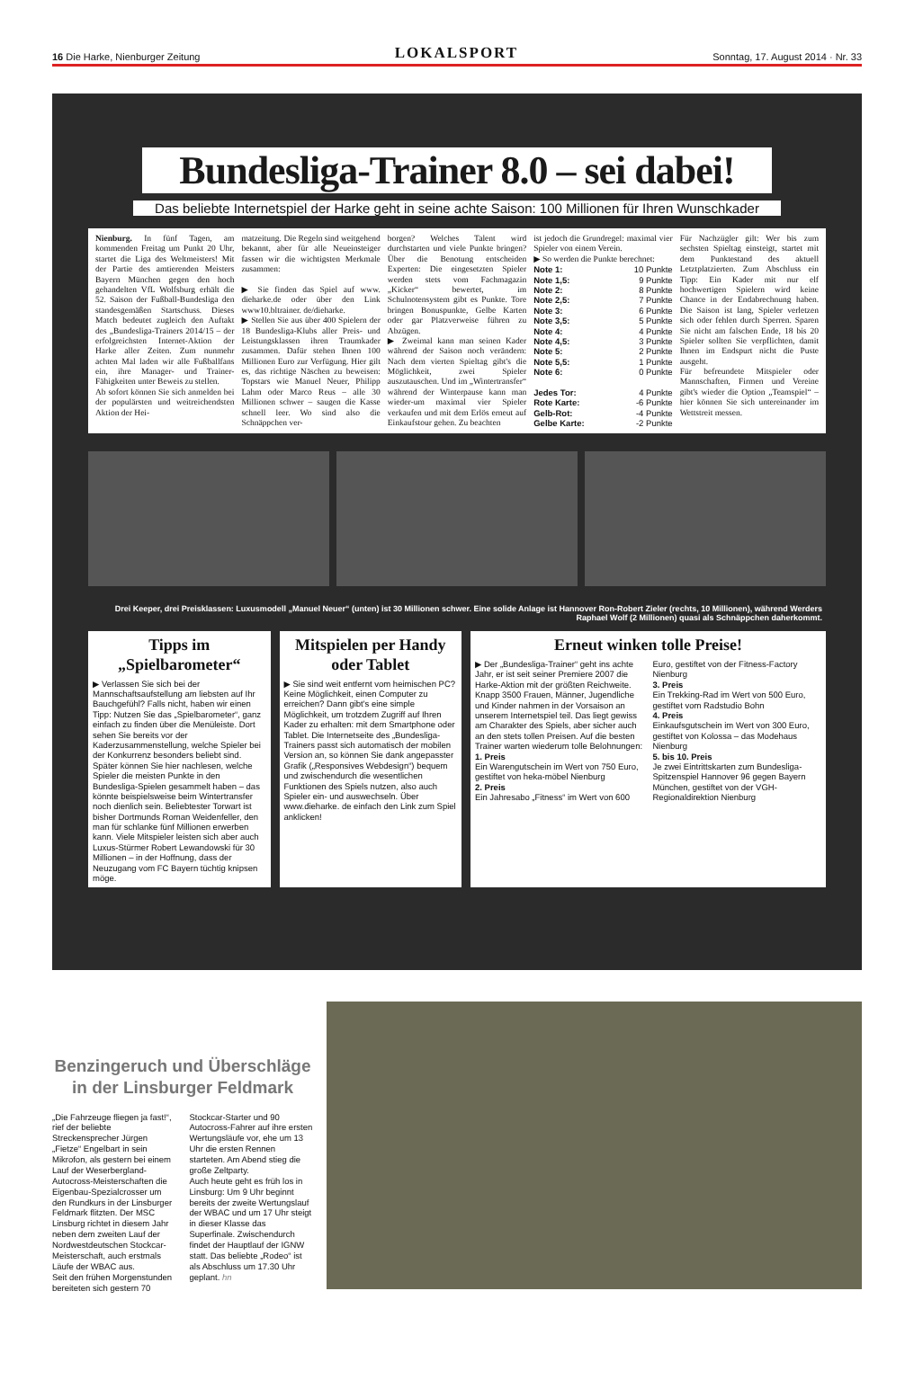16 Die Harke, Nienburger Zeitung LOKALSPORT Sonntag, 17. August 2014 · Nr. 33
Bundesliga-Trainer 8.0 – sei dabei!
Das beliebte Internetspiel der Harke geht in seine achte Saison: 100 Millionen für Ihren Wunschkader
Nienburg. In fünf Tagen, am kommenden Freitag um Punkt 20 Uhr, startet die Liga des Weltmeisters! Mit der Partie des amtierenden Meisters Bayern München gegen den hoch gehandelten VfL Wolfsburg erhält die 52. Saison der Fußball-Bundesliga den standesgemäßen Startschuss. Dieses Match bedeutet zugleich den Auftakt des „Bundesliga-Trainers 2014/15 – der erfolgreichsten Internet-Aktion der Harke aller Zeiten. Zum nunmehr achten Mal laden wir alle Fußballfans ein, ihre Manager- und Trainer-Fähigkeiten unter Beweis zu stellen.
Ab sofort können Sie sich anmelden bei der populärsten und weitreichendsten Aktion der Hei-
matzeitung. Die Regeln sind weitgehend bekannt, aber für alle Neueinsteiger fassen wir die wichtigsten Merkmale zusammen:
▶ Sie finden das Spiel auf www. dieharke.de oder über den Link www10.bltrainer. de/dieharke.
▶ Stellen Sie aus über 400 Spielern der 18 Bundesliga-Klubs aller Preis- und Leistungsklassen ihren Traumkader zusammen. Dafür stehen Ihnen 100 Millionen Euro zur Verfügung. Hier gilt es, das richtige Näschen zu beweisen: Topstars wie Manuel Neuer, Philipp Lahm oder Marco Reus – alle 30 Millionen schwer – saugen die Kasse schnell leer. Wo sind also die Schnäppchen ver-
borgen? Welches Talent wird durchstarten und viele Punkte bringen? Über die Benotung entscheiden Experten: Die eingesetzten Spieler werden stets vom Fachmagazin „Kicker“ bewertet, im Schulnotensystem gibt es Punkte. Tore bringen Bonuspunkte, Gelbe Karten oder gar Platzverweise führen zu Abzügen.
▶ Zweimal kann man seinen Kader während der Saison noch verändern: Nach dem vierten Spieltag gibt's die Möglichkeit, zwei Spieler auszutauschen. Und im „Wintertransfer“ während der Winterpause kann man wieder-um maximal vier Spieler verkaufen und mit dem Erlös erneut auf Einkaufstour gehen. Zu beachten
ist jedoch die Grundregel: maximal vier Spieler von einem Verein.
▶ So werden die Punkte berechnet:
Note 1: 10 Punkte
Note 1,5: 9 Punkte
Note 2: 8 Punkte
Note 2,5: 7 Punkte
Note 3: 6 Punkte
Note 3,5: 5 Punkte
Note 4: 4 Punkte
Note 4,5: 3 Punkte
Note 5: 2 Punkte
Note 5,5: 1 Punkte
Note 6: 0 Punkte
Jedes Tor: 4 Punkte
Rote Karte: -6 Punkte
Gelb-Rot: -4 Punkte
Gelbe Karte: -2 Punkte
Für Nachzügler gilt: Wer bis zum sechsten Spieltag einsteigt, startet mit dem Punktestand des aktuell Letztplatzierten. Zum Abschluss ein Tipp: Ein Kader mit nur elf hochwertigen Spielern wird keine Chance in der Endabrechnung haben. Die Saison ist lang, Spieler verletzen sich oder fehlen durch Sperren. Sparen Sie nicht am falschen Ende, 18 bis 20 Spieler sollten Sie verpflichten, damit Ihnen im Endspurt nicht die Puste ausgeht.
Für befreundete Mitspieler oder Mannschaften, Firmen und Vereine gibt's wieder die Option „Teamspiel“ – hier können Sie sich untereinander im Wettstreit messen.
Drei Keeper, drei Preisklassen: Luxusmodell „Manuel Neuer“ (unten) ist 30 Millionen schwer. Eine solide Anlage ist Hannover Ron-Robert Zieler (rechts, 10 Millionen), während Werders Raphael Wolf (2 Millionen) quasi als Schnäppchen daherkommt.
Tipps im „Spielbarometer“
▶ Verlassen Sie sich bei der Mannschaftsaufstellung am liebsten auf Ihr Bauchgefühl? Falls nicht, haben wir einen Tipp: Nutzen Sie das „Spielbarometer“, ganz einfach zu finden über die Menüleiste. Dort sehen Sie bereits vor der Kaderzusammenstellung, welche Spieler bei der Konkurrenz besonders beliebt sind. Später können Sie hier nachlesen, welche Spieler die meisten Punkte in den Bundesliga-Spielen gesammelt haben – das könnte beispielsweise beim Wintertransfer noch dienlich sein. Beliebtester Torwart ist bisher Dortmunds Roman Weidenfeller, den man für schlanke fünf Millionen erwerben kann. Viele Mitspieler leisten sich aber auch Luxus-Stürmer Robert Lewandowski für 30 Millionen – in der Hoffnung, dass der Neuzugang vom FC Bayern tüchtig knipsen möge.
Mitspielen per Handy oder Tablet
▶ Sie sind weit entfernt vom heimischen PC? Keine Möglichkeit, einen Computer zu erreichen? Dann gibt's eine simple Möglichkeit, um trotzdem Zugriff auf Ihren Kader zu erhalten: mit dem Smartphone oder Tablet. Die Internetseite des „Bundesliga-Trainers passt sich automatisch der mobilen Version an, so können Sie dank angepasster Grafik („Responsives Webdesign“) bequem und zwischendurch die wesentlichen Funktionen des Spiels nutzen, also auch Spieler ein- und auswechseln. Über www.dieharke. de einfach den Link zum Spiel anklicken!
Erneut winken tolle Preise!
▶ Der „Bundesliga-Trainer“ geht ins achte Jahr, er ist seit seiner Premiere 2007 die Harke-Aktion mit der größten Reichweite. Knapp 3500 Frauen, Männer, Jugendliche und Kinder nahmen in der Vorsaison an unserem Internetspiel teil. Das liegt gewiss am Charakter des Spiels, aber sicher auch an den stets tollen Preisen. Auf die besten Trainer warten wiederum tolle Belohnungen:
1. Preis
Ein Warengutschein im Wert von 750 Euro, gestiftet von heka-möbel Nienburg
2. Preis
Ein Jahresabo „Fitness“ im Wert von 600 Euro, gestiftet von der Fitness-Factory Nienburg
3. Preis
Ein Trekking-Rad im Wert von 500 Euro, gestiftet vom Radstudio Bohn
4. Preis
Einkaufsgutschein im Wert von 300 Euro, gestiftet von Kolossa – das Modehaus Nienburg
5. bis 10. Preis
Je zwei Eintrittskarten zum Bundesliga-Spitzenspiel Hannover 96 gegen Bayern München, gestiftet von der VGH-Regionaldirektion Nienburg
Benzingeruch und Überschläge in der Linsburger Feldmark
„Die Fahrzeuge fliegen ja fast!“, rief der beliebte Streckensprecher Jürgen „Fietze“ Engelbart in sein Mikrofon, als gestern bei einem Lauf der Weserbergland-Autocross-Meisterschaften die Eigenbau-Spezialcrosser um den Rundkurs in der Linsburger Feldmark flitzten. Der MSC Linsburg richtet in diesem Jahr neben dem zweiten Lauf der Nordwestdeutschen Stockcar-Meisterschaft, auch erstmals Läufe der WBAC aus.
Seit den frühen Morgenstunden bereiteten sich gestern 70
Stockcar-Starter und 90 Autocross-Fahrer auf ihre ersten Wertungsläufe vor, ehe um 13 Uhr die ersten Rennen starteten. Am Abend stieg die große Zeltparty.
Auch heute geht es früh los in Linsburg: Um 9 Uhr beginnt bereits der zweite Wertungslauf der WBAC und um 17 Uhr steigt in dieser Klasse das Superfinale. Zwischendurch findet der Hauptlauf der IGNW statt. Das beliebte „Rodeo“ ist als Abschluss um 17.30 Uhr geplant. hn